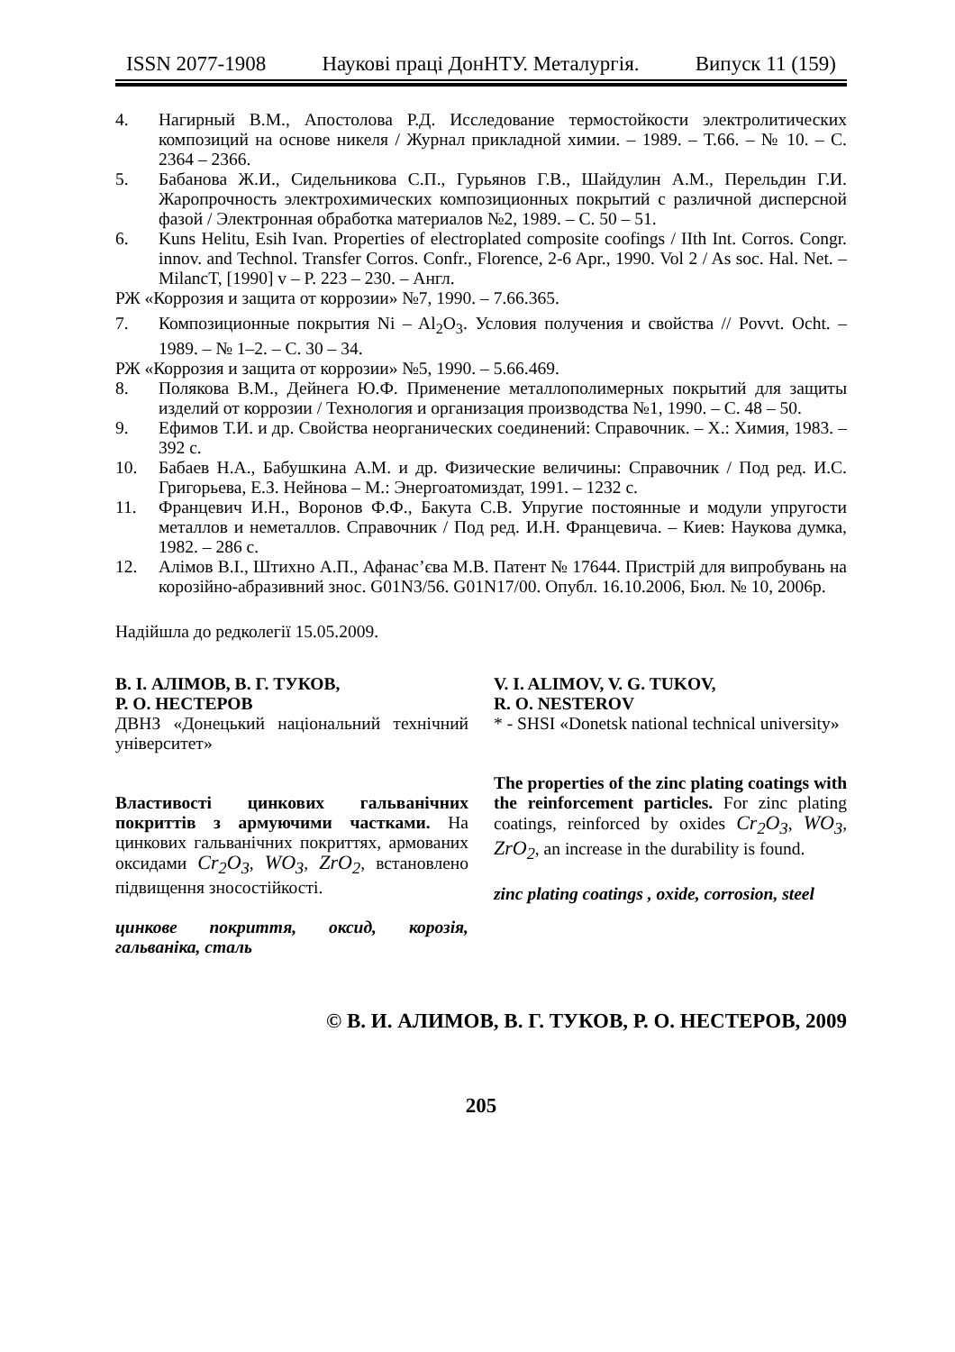ISSN 2077-1908 Наукові праці ДонНТУ. Металургія. Випуск 11 (159)
4. Нагирный В.М., Апостолова Р.Д. Исследование термостойкости электролитических композиций на основе никеля / Журнал прикладной химии. – 1989. – Т.66. – № 10. – С. 2364 – 2366.
5. Бабанова Ж.И., Сидельникова С.П., Гурьянов Г.В., Шайдулин А.М., Перельдин Г.И. Жаропрочность электрохимических композиционных покрытий с различной дисперсной фазой / Электронная обработка материалов №2, 1989. – С. 50 – 51.
6. Kuns Helitu, Esih Ivan. Properties of electroplated composite coofings / IIth Int. Corros. Congr. innov. and Technol. Transfer Corros. Confr., Florence, 2-6 Apr., 1990. Vol 2 / As soc. Hal. Net. – MilancT, [1990] v – P. 223 – 230. – Англ.
РЖ «Коррозия и защита от коррозии» №7, 1990. – 7.66.365.
7. Композиционные покрытия Ni – Al<sub>2</sub>O<sub>3</sub>. Условия получения и свойства // Povvt. Ocht. – 1989. – № 1–2. – С. 30 – 34.
РЖ «Коррозия и защита от коррозии» №5, 1990. – 5.66.469.
8. Полякова В.М., Дейнега Ю.Ф. Применение металлополимерных покрытий для защиты изделий от коррозии / Технология и организация производства №1, 1990. – С. 48 – 50.
9. Ефимов Т.И. и др. Свойства неорганических соединений: Справочник. – Х.: Химия, 1983. – 392 с.
10. Бабаев Н.А., Бабушкина А.М. и др. Физические величины: Справочник / Под ред. И.С. Григорьева, Е.З. Нейнова – М.: Энергоатомиздат, 1991. – 1232 с.
11. Францевич И.Н., Воронов Ф.Ф., Бакута С.В. Упругие постоянные и модули упругости металлов и неметаллов. Справочник / Под ред. И.Н. Францевича. – Киев: Наукова думка, 1982. – 286 с.
12. Алімов В.І., Штихно А.П., Афанас’єва М.В. Патент № 17644. Пристрій для випробувань на корозійно-абразивний знос. G01N3/56. G01N17/00. Опубл. 16.10.2006, Бюл. № 10, 2006р.
Надійшла до редколегії 15.05.2009.
В. І. АЛІМОВ, В. Г. ТУКОВ,
Р. О. НЕСТЕРОВ
ДВНЗ «Донецький національний технічний університет»
Властивості цинкових гальванічних покриттів з армуючими частками. На цинкових гальванічних покриттях, армованих оксидами Cr<sub>2</sub>O<sub>3</sub>, WO<sub>3</sub>, ZrO<sub>2</sub>, встановлено підвищення зносостійкості.
цинкове покриття, оксид, корозія, гальваніка, сталь
V. I. ALIMOV, V. G. TUKOV,
R. O. NESTEROV
* - SHSI «Donetsk national technical university»
The properties of the zinc plating coatings with the reinforcement particles. For zinc plating coatings, reinforced by oxides Cr<sub>2</sub>O<sub>3</sub>, WO<sub>3</sub>, ZrO<sub>2</sub>, an increase in the durability is found.
zinc plating coatings , oxide, corrosion, steel
© В. И. АЛИМОВ, В. Г. ТУКОВ, Р. О. НЕСТЕРОВ, 2009
205